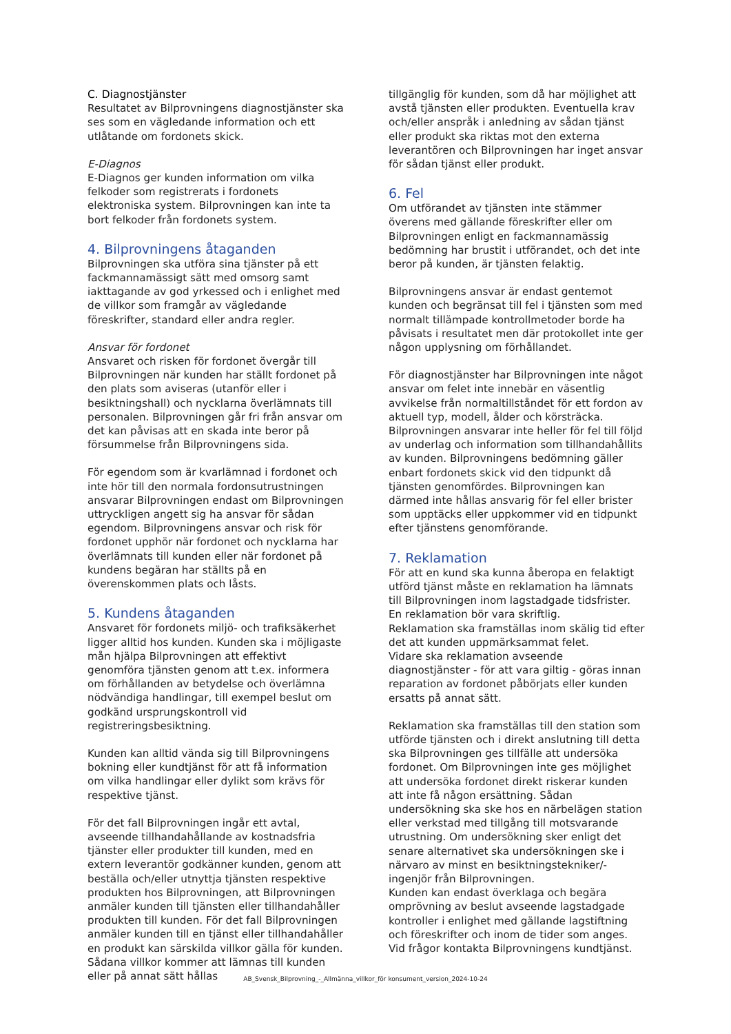C. Diagnostjänster
Resultatet av Bilprovningens diagnostjänster ska ses som en vägledande information och ett utlåtande om fordonets skick.
E-Diagnos
E-Diagnos ger kunden information om vilka felkoder som registrerats i fordonets elektroniska system. Bilprovningen kan inte ta bort felkoder från fordonets system.
4. Bilprovningens åtaganden
Bilprovningen ska utföra sina tjänster på ett fackmannamässigt sätt med omsorg samt iakttagande av god yrkessed och i enlighet med de villkor som framgår av vägledande föreskrifter, standard eller andra regler.
Ansvar för fordonet
Ansvaret och risken för fordonet övergår till Bilprovningen när kunden har ställt fordonet på den plats som aviseras (utanför eller i besiktningshall) och nycklarna överlämnats till personalen. Bilprovningen går fri från ansvar om det kan påvisas att en skada inte beror på försummelse från Bilprovningens sida.
För egendom som är kvarlämnad i fordonet och inte hör till den normala fordonsutrustningen ansvarar Bilprovningen endast om Bilprovningen uttryckligen angett sig ha ansvar för sådan egendom. Bilprovningens ansvar och risk för fordonet upphör när fordonet och nycklarna har överlämnats till kunden eller när fordonet på kundens begäran har ställts på en överenskommen plats och låsts.
5. Kundens åtaganden
Ansvaret för fordonets miljö- och trafiksäkerhet ligger alltid hos kunden. Kunden ska i möjligaste mån hjälpa Bilprovningen att effektivt genomföra tjänsten genom att t.ex. informera om förhållanden av betydelse och överlämna nödvändiga handlingar, till exempel beslut om godkänd ursprungskontroll vid registreringsbesiktning.
Kunden kan alltid vända sig till Bilprovningens bokning eller kundtjänst för att få information om vilka handlingar eller dylikt som krävs för respektive tjänst.
För det fall Bilprovningen ingår ett avtal, avseende tillhandahållande av kostnadsfria tjänster eller produkter till kunden, med en extern leverantör godkänner kunden, genom att beställa och/eller utnyttja tjänsten respektive produkten hos Bilprovningen, att Bilprovningen anmäler kunden till tjänsten eller tillhandahåller produkten till kunden. För det fall Bilprovningen anmäler kunden till en tjänst eller tillhandahåller en produkt kan särskilda villkor gälla för kunden. Sådana villkor kommer att lämnas till kunden eller på annat sätt hållas
tillgänglig för kunden, som då har möjlighet att avstå tjänsten eller produkten. Eventuella krav och/eller anspråk i anledning av sådan tjänst eller produkt ska riktas mot den externa leverantören och Bilprovningen har inget ansvar för sådan tjänst eller produkt.
6. Fel
Om utförandet av tjänsten inte stämmer överens med gällande föreskrifter eller om Bilprovningen enligt en fackmannamässig bedömning har brustit i utförandet, och det inte beror på kunden, är tjänsten felaktig.
Bilprovningens ansvar är endast gentemot kunden och begränsat till fel i tjänsten som med normalt tillämpade kontrollmetoder borde ha påvisats i resultatet men där protokollet inte ger någon upplysning om förhållandet.
För diagnostjänster har Bilprovningen inte något ansvar om felet inte innebär en väsentlig avvikelse från normaltillståndet för ett fordon av aktuell typ, modell, ålder och körsträcka. Bilprovningen ansvarar inte heller för fel till följd av underlag och information som tillhandahållits av kunden. Bilprovningens bedömning gäller enbart fordonets skick vid den tidpunkt då tjänsten genomfördes. Bilprovningen kan därmed inte hållas ansvarig för fel eller brister som upptäcks eller uppkommer vid en tidpunkt efter tjänstens genomförande.
7. Reklamation
För att en kund ska kunna åberopa en felaktigt utförd tjänst måste en reklamation ha lämnats till Bilprovningen inom lagstadgade tidsfrister. En reklamation bör vara skriftlig.
Reklamation ska framställas inom skälig tid efter det att kunden uppmärksammat felet.
Vidare ska reklamation avseende diagnostjänster - för att vara giltig - göras innan reparation av fordonet påbörjats eller kunden ersatts på annat sätt.
Reklamation ska framställas till den station som utförde tjänsten och i direkt anslutning till detta ska Bilprovningen ges tillfälle att undersöka fordonet. Om Bilprovningen inte ges möjlighet att undersöka fordonet direkt riskerar kunden att inte få någon ersättning. Sådan undersökning ska ske hos en närbelägen station eller verkstad med tillgång till motsvarande utrustning. Om undersökning sker enligt det senare alternativet ska undersökningen ske i närvaro av minst en besiktningstekniker/-ingenjör från Bilprovningen.
Kunden kan endast överklaga och begära omprövning av beslut avseende lagstadgade kontroller i enlighet med gällande lagstiftning och föreskrifter och inom de tider som anges. Vid frågor kontakta Bilprovningens kundtjänst.
AB_Svensk_Bilprovning_-_Allmänna_villkor_för konsument_version_2024-10-24